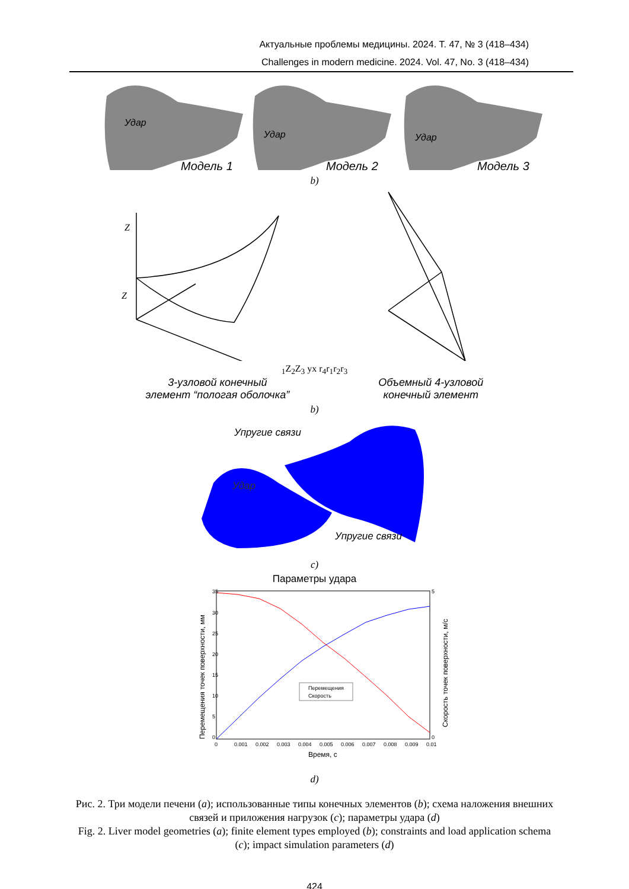Актуальные проблемы медицины. 2024. Т. 47, № 3 (418–434)
Challenges in modern medicine. 2024. Vol. 47, No. 3 (418–434)
Удар
Модель 1
Удар
Модель 2
Удар
Модель 3
b)
Z
Z1
Z2
Z3
y
x
r4
r1
r2
r3
3-узловой конечный
элемент “пологая оболочка”
Объемный 4-узловой
конечный элемент
b)
Упругие связи
Удар
Упругие связи
c)
Параметры удара
Перемещения
Скорость
35
30
25
20
15
10
5
0
5
0
0
0.001
0.002
0.003
0.004
0.005
0.006
0.007
0.008
0.009
0.01
Время, с
Перемещения точек поверхности, мм
Скорость точек поверхности, м/с
d)
Рис. 2. Три модели печени (a); использованные типы конечных элементов (b); схема наложения внешних связей и приложения нагрузок (c); параметры удара (d)
Fig. 2. Liver model geometries (a); finite element types employed (b); constraints and load application schema (c); impact simulation parameters (d)
424